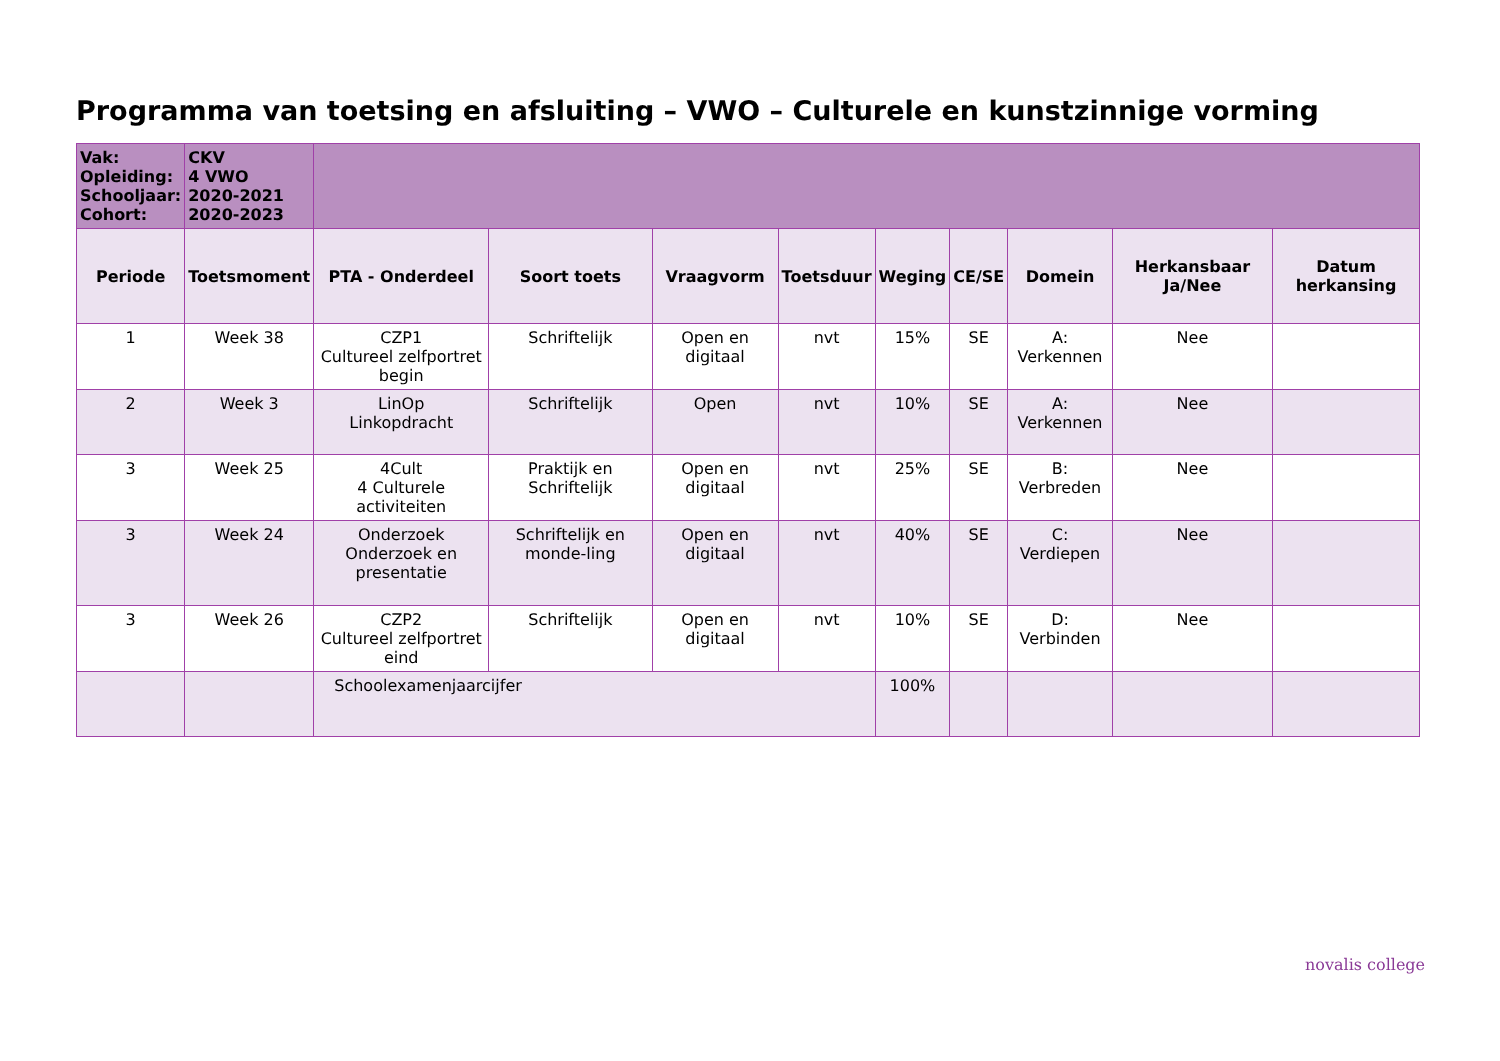Programma van toetsing en afsluiting – VWO – Culturele en kunstzinnige vorming
| Vak: Opleiding: Schooljaar: Cohort: | CKV 4 VWO 2020-2021 2020-2023 | | | | | | | | | |
| Periode | Toetsmoment | PTA - Onderdeel | Soort toets | Vraagvorm | Toetsduur | Weging | CE/SE | Domein | Herkansbaar Ja/Nee | Datum herkansing |
| 1 | Week 38 | CZP1 Cultureel zelfportret begin | Schriftelijk | Open en digitaal | nvt | 15% | SE | A: Verkennen | Nee | |
| 2 | Week 3 | LinOp Linkopdracht | Schriftelijk | Open | nvt | 10% | SE | A: Verkennen | Nee | |
| 3 | Week 25 | 4Cult 4 Culturele activiteiten | Praktijk en Schriftelijk | Open en digitaal | nvt | 25% | SE | B: Verbreden | Nee | |
| 3 | Week 24 | Onderzoek Onderzoek en presentatie | Schriftelijk en monde-ling | Open en digitaal | nvt | 40% | SE | C: Verdiepen | Nee | |
| 3 | Week 26 | CZP2 Cultureel zelfportret eind | Schriftelijk | Open en digitaal | nvt | 10% | SE | D: Verbinden | Nee | |
| | | Schoolexamenjaarcijfer | | | | 100% | | | | |
novalis college